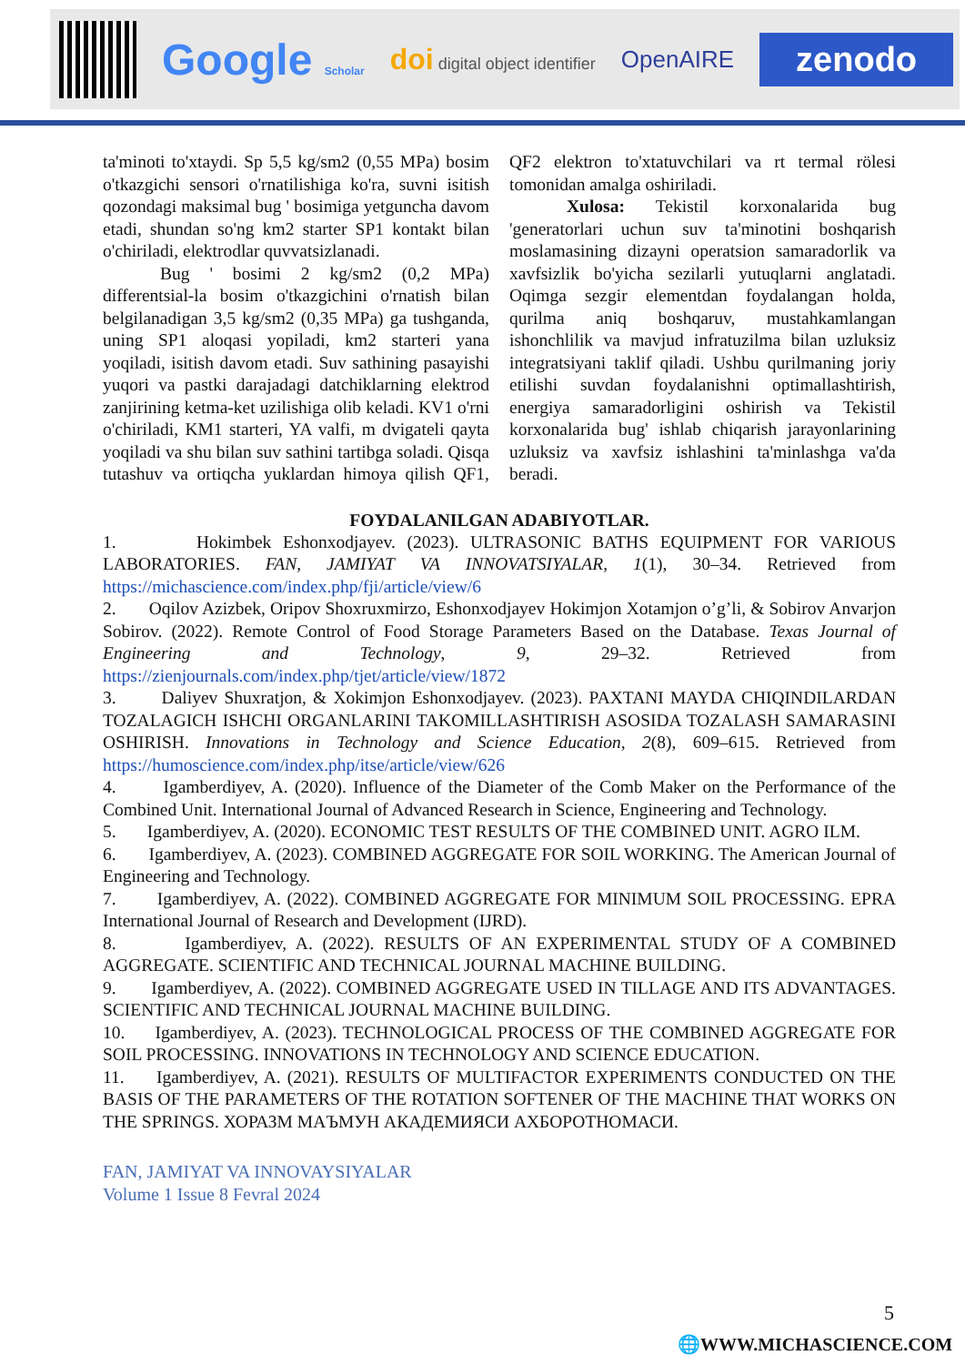Google Scholar
doi digital object identifier
OpenAIRE
zenodo
ta'minoti to'xtaydi. Sp 5,5 kg/sm2 (0,55 MPa) bosim o'tkazgichi sensori o'rnatilishiga ko'ra, suvni isitish qozondagi maksimal bug ' bosimiga yetguncha davom etadi, shundan so'ng km2 starter SP1 kontakt bilan o'chiriladi, elektrodlar quvvatsizlanadi.
Bug ' bosimi 2 kg/sm2 (0,2 MPa) differentsial-la bosim o'tkazgichini o'rnatish bilan belgilanadigan 3,5 kg/sm2 (0,35 MPa) ga tushganda, uning SP1 aloqasi yopiladi, km2 starteri yana yoqiladi, isitish davom etadi. Suv sathining pasayishi yuqori va pastki darajadagi datchiklarning elektrod zanjirining ketma-ket uzilishiga olib keladi. KV1 o'rni o'chiriladi, KM1 starteri, YA valfi, m dvigateli qayta yoqiladi va shu bilan suv sathini tartibga soladi. Qisqa tutashuv va ortiqcha yuklardan himoya qilish QF1, QF2 elektron to'xtatuvchilari va rt termal rölesi tomonidan amalga oshiriladi.
Xulosa: Tekistil korxonalarida bug 'generatorlari uchun suv ta'minotini boshqarish moslamasining dizayni operatsion samaradorlik va xavfsizlik bo'yicha sezilarli yutuqlarni anglatadi. Oqimga sezgir elementdan foydalangan holda, qurilma aniq boshqaruv, mustahkamlangan ishonchlilik va mavjud infratuzilma bilan uzluksiz integratsiyani taklif qiladi. Ushbu qurilmaning joriy etilishi suvdan foydalanishni optimallashtirish, energiya samaradorligini oshirish va Tekistil korxonalarida bug' ishlab chiqarish jarayonlarining uzluksiz va xavfsiz ishlashini ta'minlashga va'da beradi.
FOYDALANILGAN ADABIYOTLAR.
1. Hokimbek Eshonxodjayev. (2023). ULTRASONIC BATHS EQUIPMENT FOR VARIOUS LABORATORIES. FAN, JAMIYAT VA INNOVATSIYALAR, 1(1), 30–34. Retrieved from https://michascience.com/index.php/fji/article/view/6
2. Oqilov Azizbek, Oripov Shoxruxmirzo, Eshonxodjayev Hokimjon Xotamjon o’g’li, & Sobirov Anvarjon Sobirov. (2022). Remote Control of Food Storage Parameters Based on the Database. Texas Journal of Engineering and Technology, 9, 29–32. Retrieved from https://zienjournals.com/index.php/tjet/article/view/1872
3. Daliyev Shuxratjon, & Xokimjon Eshonxodjayev. (2023). PAXTANI MAYDA CHIQINDILARDAN TOZALAGICH ISHCHI ORGANLARINI TAKOMILLASHTIRISH ASOSIDA TOZALASH SAMARASINI OSHIRISH. Innovations in Technology and Science Education, 2(8), 609–615. Retrieved from https://humoscience.com/index.php/itse/article/view/626
4. Igamberdiyev, A. (2020). Influence of the Diameter of the Comb Maker on the Performance of the Combined Unit. International Journal of Advanced Research in Science, Engineering and Technology.
5. Igamberdiyev, A. (2020). ECONOMIC TEST RESULTS OF THE COMBINED UNIT. AGRO ILM.
6. Igamberdiyev, A. (2023). COMBINED AGGREGATE FOR SOIL WORKING. The American Journal of Engineering and Technology.
7. Igamberdiyev, A. (2022). COMBINED AGGREGATE FOR MINIMUM SOIL PROCESSING. EPRA International Journal of Research and Development (IJRD).
8. Igamberdiyev, A. (2022). RESULTS OF AN EXPERIMENTAL STUDY OF A COMBINED AGGREGATE. SCIENTIFIC AND TECHNICAL JOURNAL MACHINE BUILDING.
9. Igamberdiyev, A. (2022). COMBINED AGGREGATE USED IN TILLAGE AND ITS ADVANTAGES. SCIENTIFIC AND TECHNICAL JOURNAL MACHINE BUILDING.
10. Igamberdiyev, A. (2023). TECHNOLOGICAL PROCESS OF THE COMBINED AGGREGATE FOR SOIL PROCESSING. INNOVATIONS IN TECHNOLOGY AND SCIENCE EDUCATION.
11. Igamberdiyev, A. (2021). RESULTS OF MULTIFACTOR EXPERIMENTS CONDUCTED ON THE BASIS OF THE PARAMETERS OF THE ROTATION SOFTENER OF THE MACHINE THAT WORKS ON THE SPRINGS. ХОРАЗМ МАЪМУН АКАДЕМИЯСИ АХБОРОТНОМАСИ.
FAN, JAMIYAT VA INNOVAYSIYALAR
Volume 1 Issue 8 Fevral 2024
5
🌐WWW.MICHASCIENCE.COM